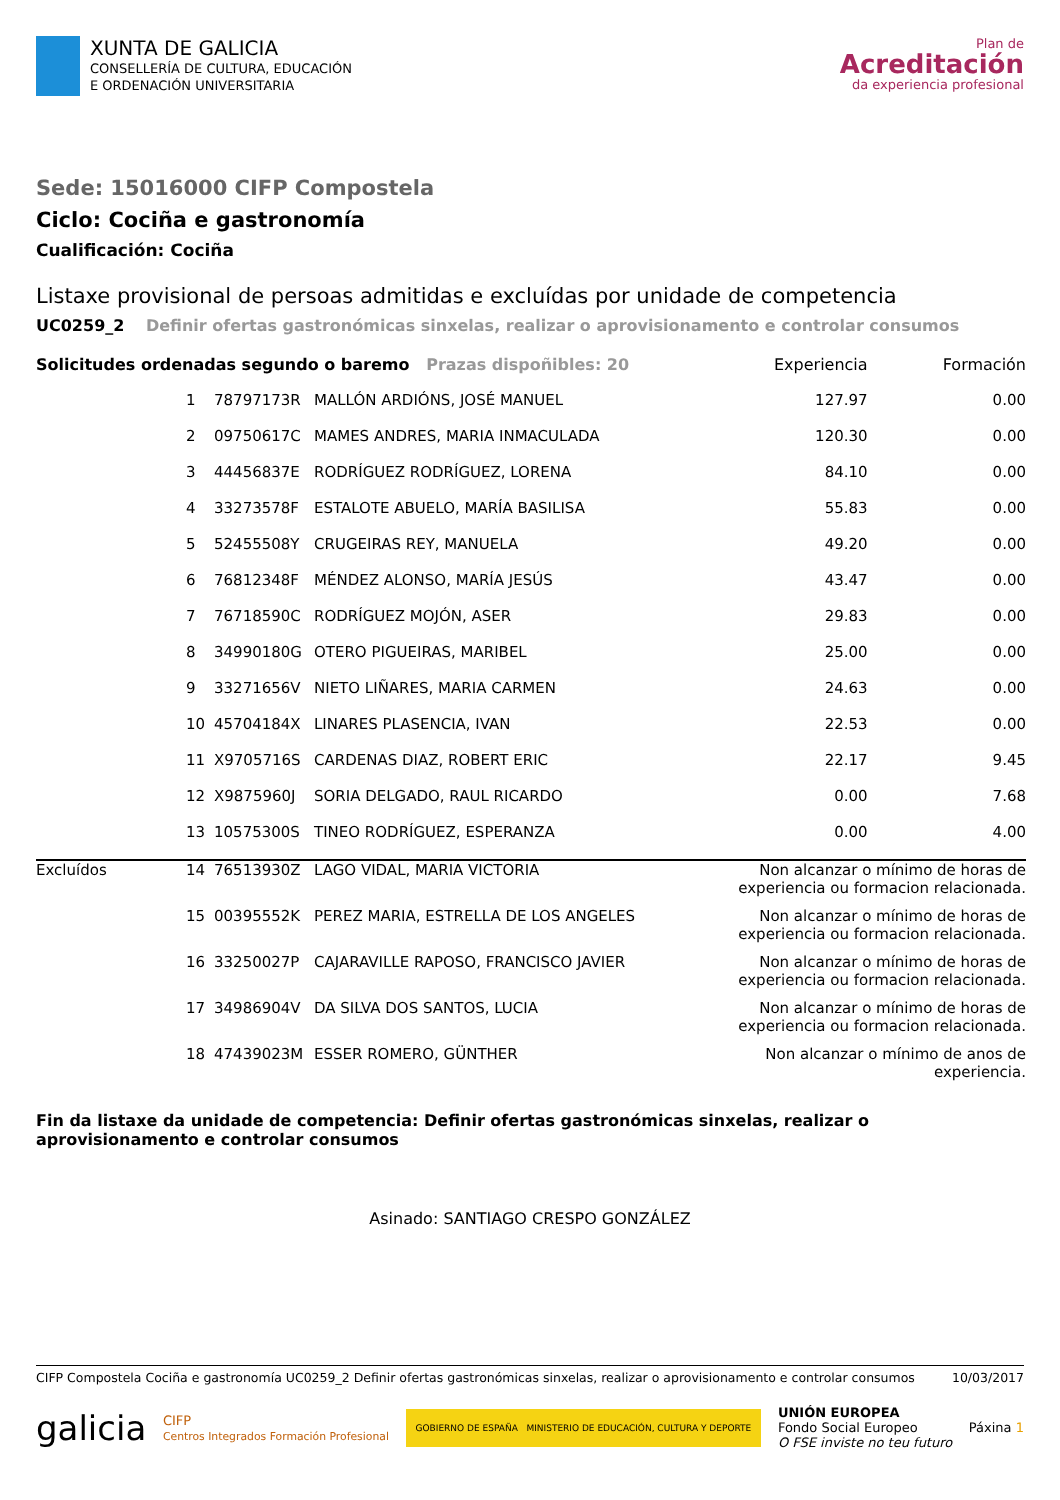XUNTA DE GALICIA
CONSELLERÍA DE CULTURA, EDUCACIÓN
E ORDENACIÓN UNIVERSITARIA
Plan de
Acreditación
da experiencia profesional
Sede: 15016000 CIFP Compostela
Ciclo: Cociña e gastronomía
Cualificación: Cociña
Listaxe provisional de persoas admitidas e excluídas por unidade de competencia
UC0259_2 Definir ofertas gastronómicas sinxelas, realizar o aprovisionamento e controlar consumos
| Solicitudes ordenadas segundo o baremo Prazas dispoñibles: 20 | | | | Experiencia | Formación |
| | 1 | 78797173R | MALLÓN ARDIÓNS, JOSÉ MANUEL | 127.97 | 0.00 |
| | 2 | 09750617C | MAMES ANDRES, MARIA INMACULADA | 120.30 | 0.00 |
| | 3 | 44456837E | RODRÍGUEZ RODRÍGUEZ, LORENA | 84.10 | 0.00 |
| | 4 | 33273578F | ESTALOTE ABUELO, MARÍA BASILISA | 55.83 | 0.00 |
| | 5 | 52455508Y | CRUGEIRAS REY, MANUELA | 49.20 | 0.00 |
| | 6 | 76812348F | MÉNDEZ ALONSO, MARÍA JESÚS | 43.47 | 0.00 |
| | 7 | 76718590C | RODRÍGUEZ MOJÓN, ASER | 29.83 | 0.00 |
| | 8 | 34990180G | OTERO PIGUEIRAS, MARIBEL | 25.00 | 0.00 |
| | 9 | 33271656V | NIETO LIÑARES, MARIA CARMEN | 24.63 | 0.00 |
| | 10 | 45704184X | LINARES PLASENCIA, IVAN | 22.53 | 0.00 |
| | 11 | X9705716S | CARDENAS DIAZ, ROBERT ERIC | 22.17 | 9.45 |
| | 12 | X9875960J | SORIA DELGADO, RAUL RICARDO | 0.00 | 7.68 |
| | 13 | 10575300S | TINEO RODRÍGUEZ, ESPERANZA | 0.00 | 4.00 |
| Excluídos | 14 | 76513930Z | LAGO VIDAL, MARIA VICTORIA | Non alcanzar o mínimo de horas de experiencia ou formacion relacionada. | |
| | 15 | 00395552K | PEREZ MARIA, ESTRELLA DE LOS ANGELES | Non alcanzar o mínimo de horas de experiencia ou formacion relacionada. | |
| | 16 | 33250027P | CAJARAVILLE RAPOSO, FRANCISCO JAVIER | Non alcanzar o mínimo de horas de experiencia ou formacion relacionada. | |
| | 17 | 34986904V | DA SILVA DOS SANTOS, LUCIA | Non alcanzar o mínimo de horas de experiencia ou formacion relacionada. | |
| | 18 | 47439023M | ESSER ROMERO, GÜNTHER | Non alcanzar o mínimo de anos de experiencia. | |
Fin da listaxe da unidade de competencia: Definir ofertas gastronómicas sinxelas, realizar o aprovisionamento e controlar consumos
Asinado: SANTIAGO CRESPO GONZÁLEZ
CIFP Compostela Cociña e gastronomía UC0259_2 Definir ofertas gastronómicas sinxelas, realizar o aprovisionamento e controlar consumos 10/03/2017
galicia CIFP
Centros Integrados Formación Profesional GOBIERNO DE ESPAÑA MINISTERIO DE EDUCACIÓN, CULTURA Y DEPORTE UNIÓN EUROPEA
Fondo Social Europeo
O FSE inviste no teu futuro Páxina 1